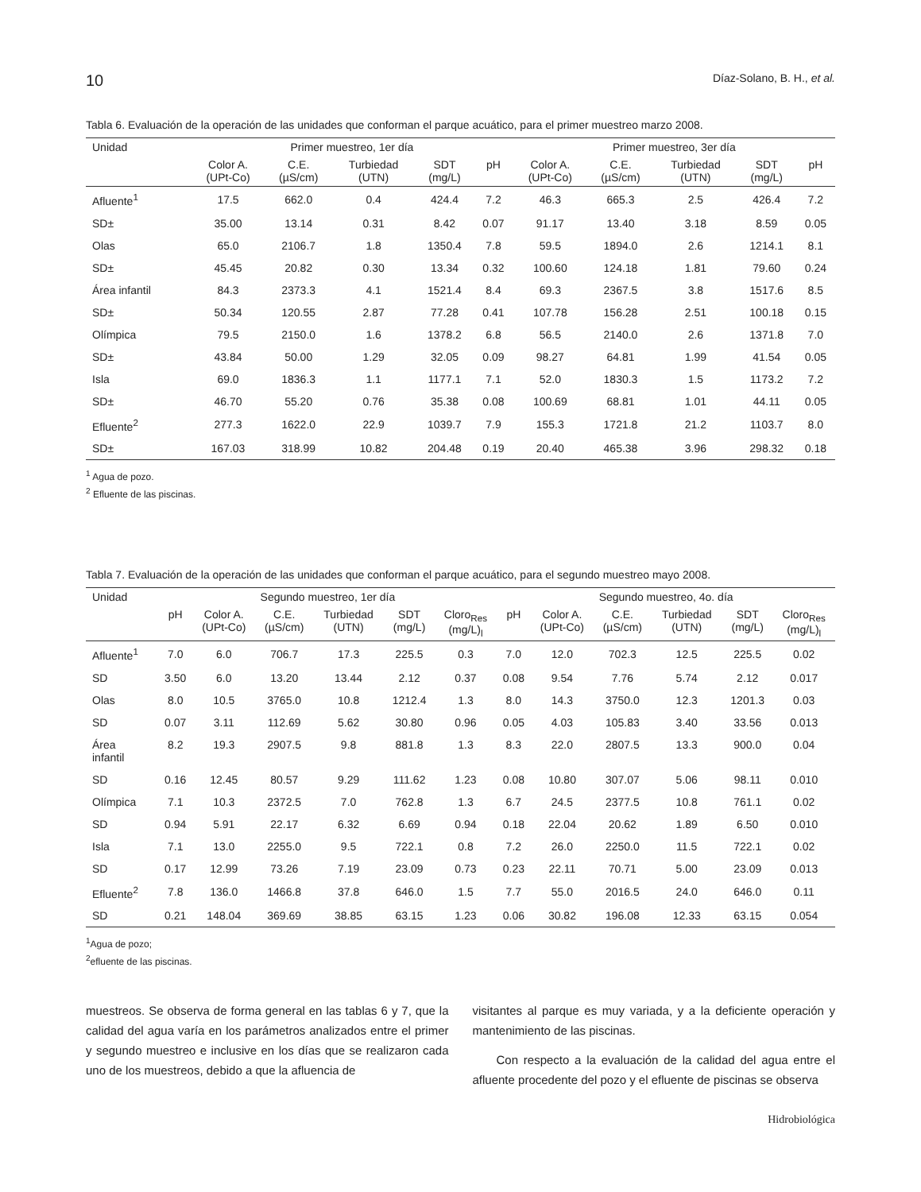10 Díaz-Solano, B. H., et al.
Tabla 6. Evaluación de la operación de las unidades que conforman el parque acuático, para el primer muestreo marzo 2008.
| Unidad | Primer muestreo, 1er día | | | | | Primer muestreo, 3er día | | | | |
| --- | --- | --- | --- | --- | --- | --- | --- | --- | --- | --- |
| | Color A. (UPt-Co) | C.E. (µS/cm) | Turbiedad (UTN) | SDT (mg/L) | pH | Color A. (UPt-Co) | C.E. (µS/cm) | Turbiedad (UTN) | SDT (mg/L) | pH |
| Afluente<sup>1</sup> | 17.5 | 662.0 | 0.4 | 424.4 | 7.2 | 46.3 | 665.3 | 2.5 | 426.4 | 7.2 |
| SD± | 35.00 | 13.14 | 0.31 | 8.42 | 0.07 | 91.17 | 13.40 | 3.18 | 8.59 | 0.05 |
| Olas | 65.0 | 2106.7 | 1.8 | 1350.4 | 7.8 | 59.5 | 1894.0 | 2.6 | 1214.1 | 8.1 |
| SD± | 45.45 | 20.82 | 0.30 | 13.34 | 0.32 | 100.60 | 124.18 | 1.81 | 79.60 | 0.24 |
| Área infantil | 84.3 | 2373.3 | 4.1 | 1521.4 | 8.4 | 69.3 | 2367.5 | 3.8 | 1517.6 | 8.5 |
| SD± | 50.34 | 120.55 | 2.87 | 77.28 | 0.41 | 107.78 | 156.28 | 2.51 | 100.18 | 0.15 |
| Olímpica | 79.5 | 2150.0 | 1.6 | 1378.2 | 6.8 | 56.5 | 2140.0 | 2.6 | 1371.8 | 7.0 |
| SD± | 43.84 | 50.00 | 1.29 | 32.05 | 0.09 | 98.27 | 64.81 | 1.99 | 41.54 | 0.05 |
| Isla | 69.0 | 1836.3 | 1.1 | 1177.1 | 7.1 | 52.0 | 1830.3 | 1.5 | 1173.2 | 7.2 |
| SD± | 46.70 | 55.20 | 0.76 | 35.38 | 0.08 | 100.69 | 68.81 | 1.01 | 44.11 | 0.05 |
| Efluente<sup>2</sup> | 277.3 | 1622.0 | 22.9 | 1039.7 | 7.9 | 155.3 | 1721.8 | 21.2 | 1103.7 | 8.0 |
| SD± | 167.03 | 318.99 | 10.82 | 204.48 | 0.19 | 20.40 | 465.38 | 3.96 | 298.32 | 0.18 |
<sup>1</sup> Agua de pozo.
<sup>2</sup> Efluente de las piscinas.
Tabla 7. Evaluación de la operación de las unidades que conforman el parque acuático, para el segundo muestreo mayo 2008.
| Unidad | Segundo muestreo, 1er día | | | | | | Segundo muestreo, 4o. día | | | | | |
| --- | --- | --- | --- | --- | --- | --- | --- | --- | --- | --- | --- | --- |
| | pH | Color A. (UPt-Co) | C.E. (µS/cm) | Turbiedad (UTN) | SDT (mg/L) | Cloro<sub>Res</sub> (mg/L)<sub>l</sub> | pH | Color A. (UPt-Co) | C.E. (µS/cm) | Turbiedad (UTN) | SDT (mg/L) | Cloro<sub>Res</sub> (mg/L)<sub>l</sub> |
| Afluente<sup>1</sup> | 7.0 | 6.0 | 706.7 | 17.3 | 225.5 | 0.3 | 7.0 | 12.0 | 702.3 | 12.5 | 225.5 | 0.02 |
| SD | 3.50 | 6.0 | 13.20 | 13.44 | 2.12 | 0.37 | 0.08 | 9.54 | 7.76 | 5.74 | 2.12 | 0.017 |
| Olas | 8.0 | 10.5 | 3765.0 | 10.8 | 1212.4 | 1.3 | 8.0 | 14.3 | 3750.0 | 12.3 | 1201.3 | 0.03 |
| SD | 0.07 | 3.11 | 112.69 | 5.62 | 30.80 | 0.96 | 0.05 | 4.03 | 105.83 | 3.40 | 33.56 | 0.013 |
| Área infantil | 8.2 | 19.3 | 2907.5 | 9.8 | 881.8 | 1.3 | 8.3 | 22.0 | 2807.5 | 13.3 | 900.0 | 0.04 |
| SD | 0.16 | 12.45 | 80.57 | 9.29 | 111.62 | 1.23 | 0.08 | 10.80 | 307.07 | 5.06 | 98.11 | 0.010 |
| Olímpica | 7.1 | 10.3 | 2372.5 | 7.0 | 762.8 | 1.3 | 6.7 | 24.5 | 2377.5 | 10.8 | 761.1 | 0.02 |
| SD | 0.94 | 5.91 | 22.17 | 6.32 | 6.69 | 0.94 | 0.18 | 22.04 | 20.62 | 1.89 | 6.50 | 0.010 |
| Isla | 7.1 | 13.0 | 2255.0 | 9.5 | 722.1 | 0.8 | 7.2 | 26.0 | 2250.0 | 11.5 | 722.1 | 0.02 |
| SD | 0.17 | 12.99 | 73.26 | 7.19 | 23.09 | 0.73 | 0.23 | 22.11 | 70.71 | 5.00 | 23.09 | 0.013 |
| Efluente<sup>2</sup> | 7.8 | 136.0 | 1466.8 | 37.8 | 646.0 | 1.5 | 7.7 | 55.0 | 2016.5 | 24.0 | 646.0 | 0.11 |
| SD | 0.21 | 148.04 | 369.69 | 38.85 | 63.15 | 1.23 | 0.06 | 30.82 | 196.08 | 12.33 | 63.15 | 0.054 |
<sup>1</sup> Agua de pozo;
<sup>2</sup> efluente de las piscinas.
muestreos. Se observa de forma general en las tablas 6 y 7, que la calidad del agua varía en los parámetros analizados entre el primer y segundo muestreo e inclusive en los días que se realizaron cada uno de los muestreos, debido a que la afluencia de
visitantes al parque es muy variada, y a la deficiente operación y mantenimiento de las piscinas.
Con respecto a la evaluación de la calidad del agua entre el afluente procedente del pozo y el efluente de piscinas se observa
Hidrobiológica